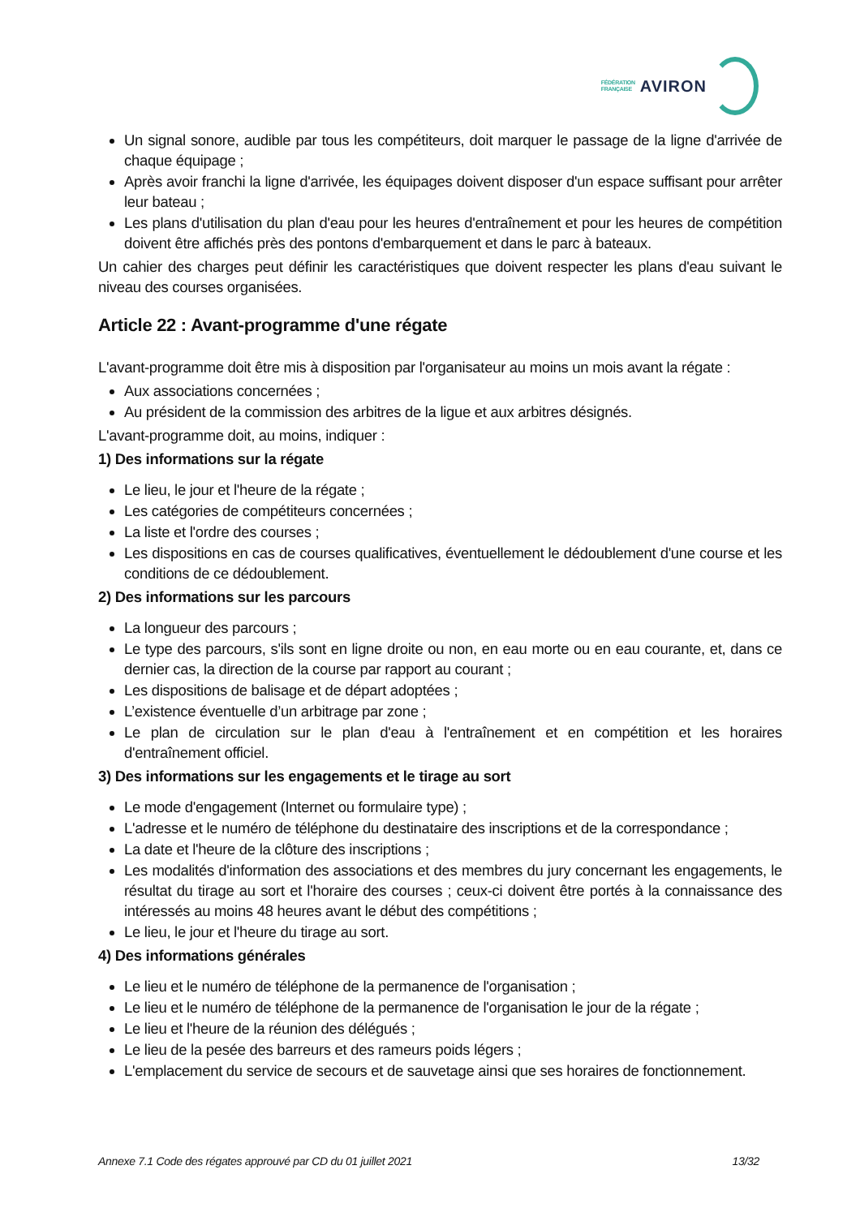FÉDÉRATION
FRANÇAISE
AVIRON
Un signal sonore, audible par tous les compétiteurs, doit marquer le passage de la ligne d'arrivée de chaque équipage ;
Après avoir franchi la ligne d'arrivée, les équipages doivent disposer d'un espace suffisant pour arrêter leur bateau ;
Les plans d'utilisation du plan d'eau pour les heures d'entraînement et pour les heures de compétition doivent être affichés près des pontons d'embarquement et dans le parc à bateaux.
Un cahier des charges peut définir les caractéristiques que doivent respecter les plans d'eau suivant le niveau des courses organisées.
Article 22 : Avant-programme d'une régate
L'avant-programme doit être mis à disposition par l'organisateur au moins un mois avant la régate :
Aux associations concernées ;
Au président de la commission des arbitres de la ligue et aux arbitres désignés.
L'avant-programme doit, au moins, indiquer :
1) Des informations sur la régate
Le lieu, le jour et l'heure de la régate ;
Les catégories de compétiteurs concernées ;
La liste et l'ordre des courses ;
Les dispositions en cas de courses qualificatives, éventuellement le dédoublement d'une course et les conditions de ce dédoublement.
2) Des informations sur les parcours
La longueur des parcours ;
Le type des parcours, s'ils sont en ligne droite ou non, en eau morte ou en eau courante, et, dans ce dernier cas, la direction de la course par rapport au courant ;
Les dispositions de balisage et de départ adoptées ;
L’existence éventuelle d’un arbitrage par zone ;
Le plan de circulation sur le plan d'eau à l'entraînement et en compétition et les horaires d'entraînement officiel.
3) Des informations sur les engagements et le tirage au sort
Le mode d'engagement (Internet ou formulaire type) ;
L'adresse et le numéro de téléphone du destinataire des inscriptions et de la correspondance ;
La date et l'heure de la clôture des inscriptions ;
Les modalités d'information des associations et des membres du jury concernant les engagements, le résultat du tirage au sort et l'horaire des courses ; ceux-ci doivent être portés à la connaissance des intéressés au moins 48 heures avant le début des compétitions ;
Le lieu, le jour et l'heure du tirage au sort.
4) Des informations générales
Le lieu et le numéro de téléphone de la permanence de l'organisation ;
Le lieu et le numéro de téléphone de la permanence de l'organisation le jour de la régate ;
Le lieu et l'heure de la réunion des délégués ;
Le lieu de la pesée des barreurs et des rameurs poids légers ;
L'emplacement du service de secours et de sauvetage ainsi que ses horaires de fonctionnement.
Annexe 7.1 Code des régates approuvé par CD du 01 juillet 2021 13/32